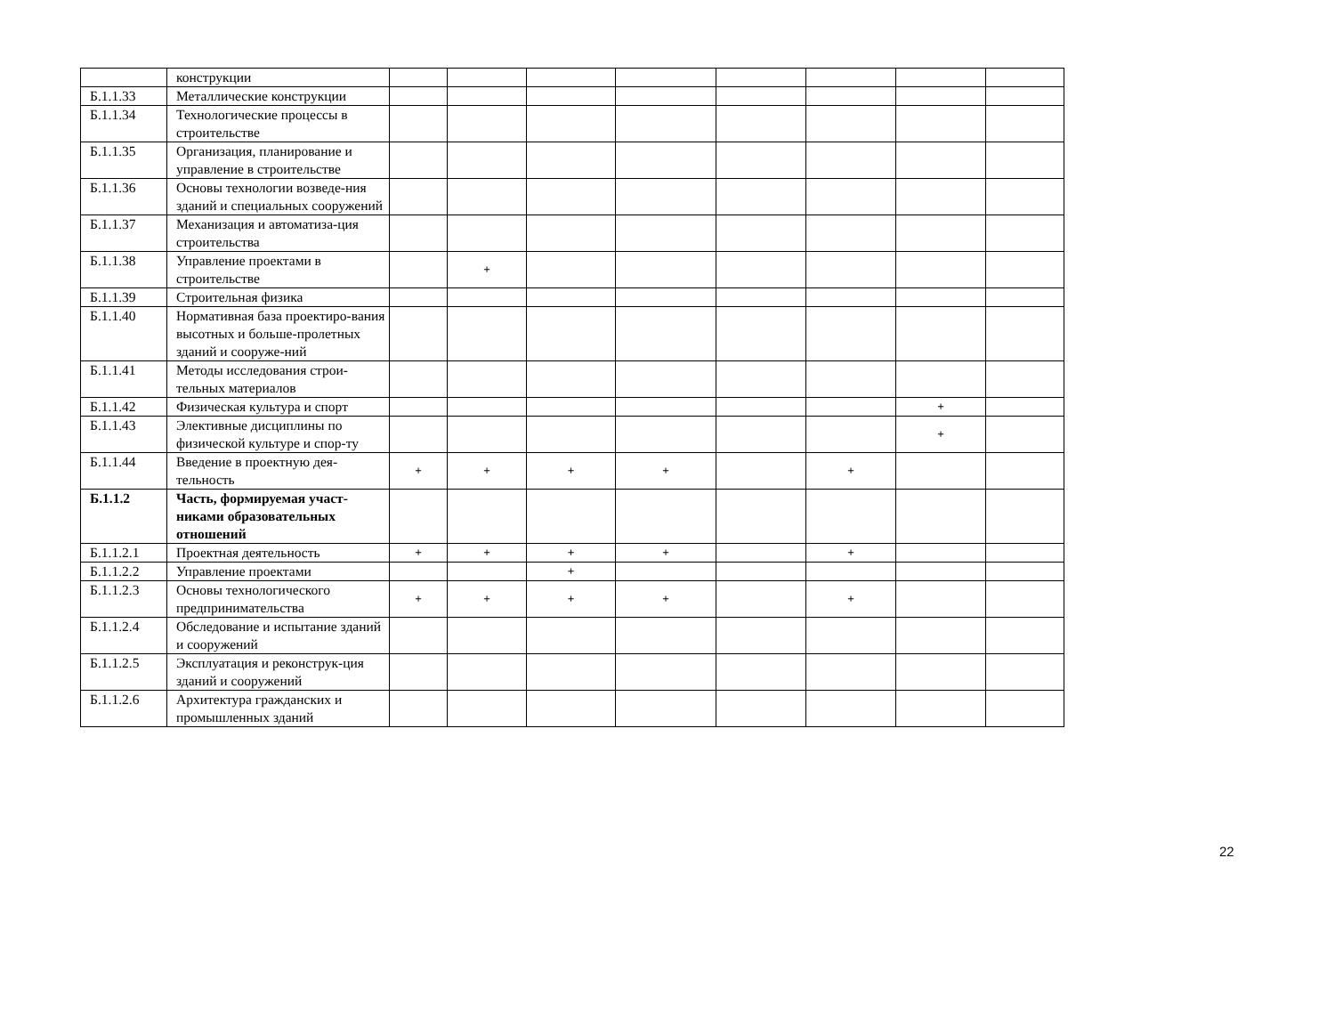| | конструкции | | | | | | | | |
| Б.1.1.33 | Металлические конструкции | | | | | | | | |
| Б.1.1.34 | Технологические процессы в строительстве | | | | | | | | |
| Б.1.1.35 | Организация, планирование и управление в строительстве | | | | | | | | |
| Б.1.1.36 | Основы технологии возведе-ния зданий и специальных сооружений | | | | | | | | |
| Б.1.1.37 | Механизация и автоматиза-ция строительства | | | | | | | | |
| Б.1.1.38 | Управление проектами в строительстве | | + | | | | | | |
| Б.1.1.39 | Строительная физика | | | | | | | | |
| Б.1.1.40 | Нормативная база проектиро-вания высотных и больше-пролетных зданий и сооруже-ний | | | | | | | | |
| Б.1.1.41 | Методы исследования строи-тельных материалов | | | | | | | | |
| Б.1.1.42 | Физическая культура и спорт | | | | | | | + | |
| Б.1.1.43 | Элективные дисциплины по физической культуре и спор-ту | | | | | | | + | |
| Б.1.1.44 | Введение в проектную дея-тельность | + | + | + | + | | + | | |
| Б.1.1.2 | Часть, формируемая участ-никами образовательных отношений | | | | | | | | |
| Б.1.1.2.1 | Проектная деятельность | + | + | + | + | | + | | |
| Б.1.1.2.2 | Управление проектами | | | + | | | | | |
| Б.1.1.2.3 | Основы технологического предпринимательства | + | + | + | + | | + | | |
| Б.1.1.2.4 | Обследование и испытание зданий и сооружений | | | | | | | | |
| Б.1.1.2.5 | Эксплуатация и реконструк-ция зданий и сооружений | | | | | | | | |
| Б.1.1.2.6 | Архитектура гражданских и промышленных зданий | | | | | | | | |
22